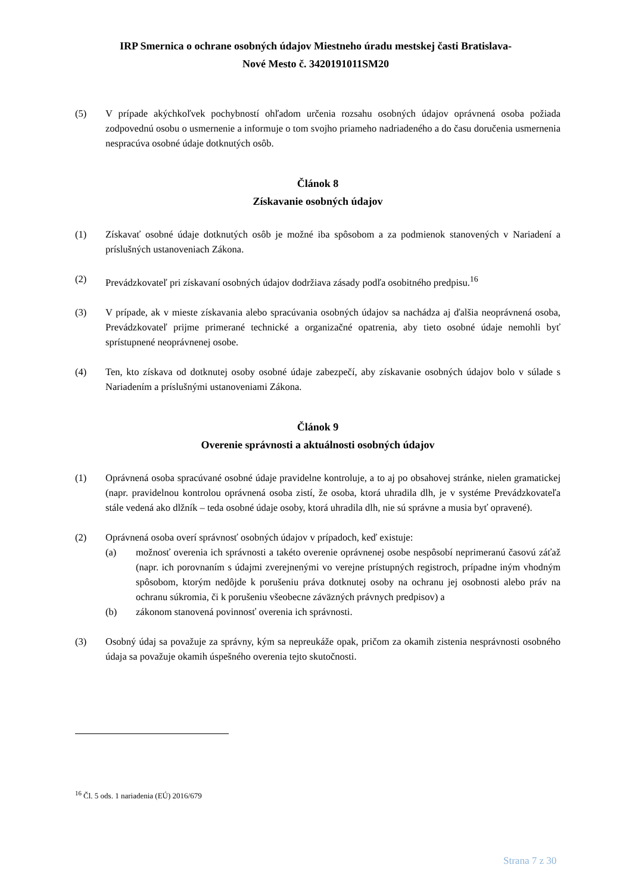IRP Smernica o ochrane osobných údajov Miestneho úradu mestskej časti Bratislava-
Nové Mesto č. 3420191011SM20
(5) V prípade akýchkoľvek pochybností ohľadom určenia rozsahu osobných údajov oprávnená osoba požiada zodpovednú osobu o usmernenie a informuje o tom svojho priameho nadriadeného a do času doručenia usmernenia nespracúva osobné údaje dotknutých osôb.
Článok 8
Získavanie osobných údajov
(1) Získavať osobné údaje dotknutých osôb je možné iba spôsobom a za podmienok stanovených v Nariadení a príslušných ustanoveniach Zákona.
(2) Prevádzkovateľ pri získavaní osobných údajov dodržiava zásady podľa osobitného predpisu.<sup>16</sup>
(3) V prípade, ak v mieste získavania alebo spracúvania osobných údajov sa nachádza aj ďalšia neoprávnená osoba, Prevádzkovateľ prijme primerané technické a organizačné opatrenia, aby tieto osobné údaje nemohli byť sprístupnené neoprávnenej osobe.
(4) Ten, kto získava od dotknutej osoby osobné údaje zabezpečí, aby získavanie osobných údajov bolo v súlade s Nariadením a príslušnými ustanoveniami Zákona.
Článok 9
Overenie správnosti a aktuálnosti osobných údajov
(1) Oprávnená osoba spracúvané osobné údaje pravidelne kontroluje, a to aj po obsahovej stránke, nielen gramatickej (napr. pravidelnou kontrolou oprávnená osoba zistí, že osoba, ktorá uhradila dlh, je v systéme Prevádzkovateľa stále vedená ako dlžník – teda osobné údaje osoby, ktorá uhradila dlh, nie sú správne a musia byť opravené).
(2) Oprávnená osoba overí správnosť osobných údajov v prípadoch, keď existuje:
(a) možnosť overenia ich správnosti a takéto overenie oprávnenej osobe nespôsobí neprimeranú časovú záťaž (napr. ich porovnaním s údajmi zverejnenými vo verejne prístupných registroch, prípadne iným vhodným spôsobom, ktorým nedôjde k porušeniu práva dotknutej osoby na ochranu jej osobnosti alebo práv na ochranu súkromia, či k porušeniu všeobecne záväzných právnych predpisov) a
(b) zákonom stanovená povinnosť overenia ich správnosti.
(3) Osobný údaj sa považuje za správny, kým sa nepreukáže opak, pričom za okamih zistenia nesprávnosti osobného údaja sa považuje okamih úspešného overenia tejto skutočnosti.
<sup>16</sup> Čl. 5 ods. 1 nariadenia (EÚ) 2016/679
Strana 7 z 30